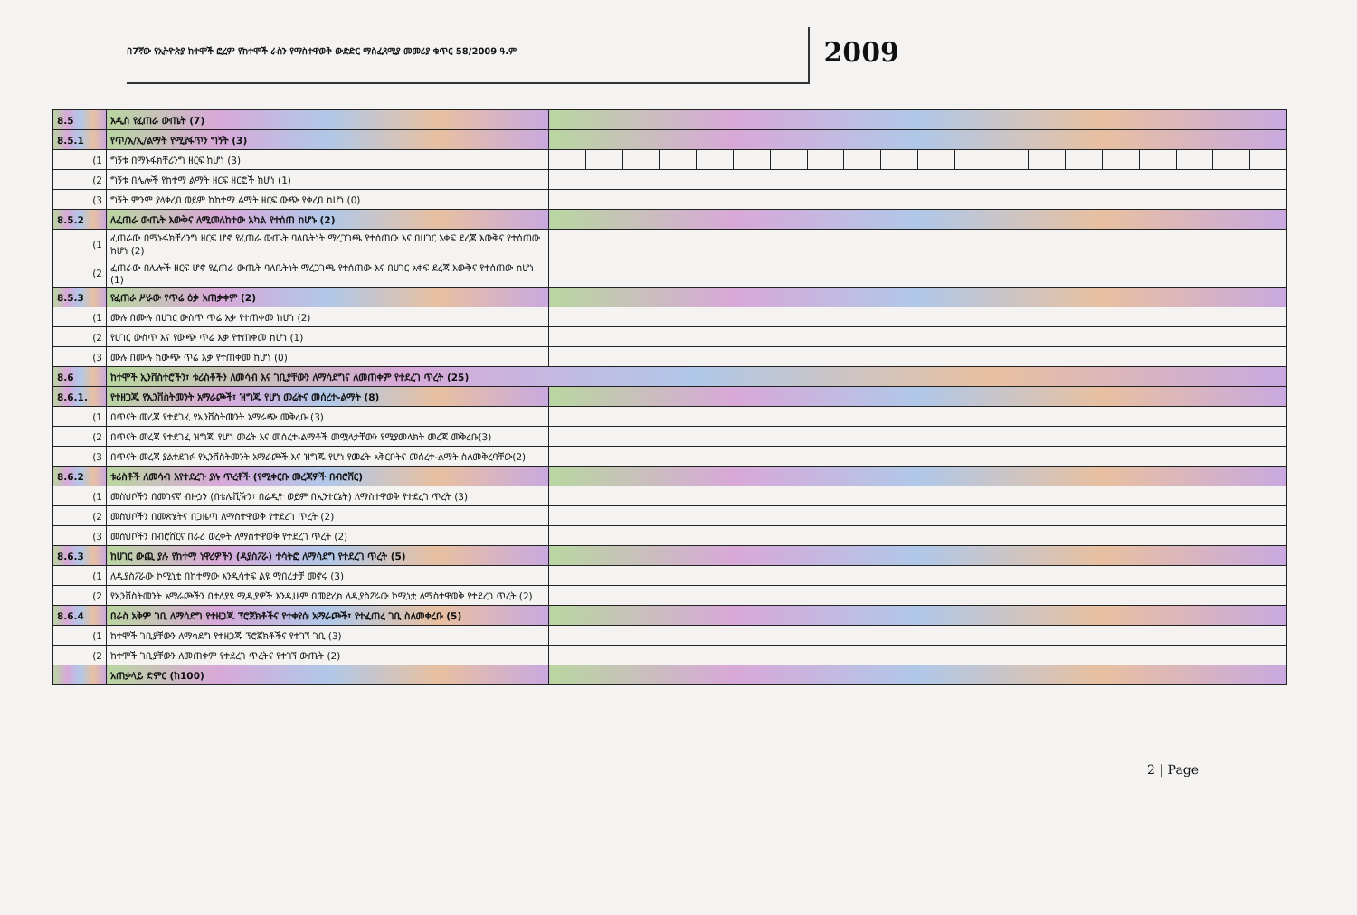በ7ኛው የኢትዮጵያ ከተሞች ፎረም የከተሞች ራስን የማስተዋወቅ ውድድር ማስፈጸሚያ መመሪያ ቁጥር 58/2009 ዓ.ም
2009
| 8.5 | አዲስ የፈጠራ ውጤት (7) | | | | | | | | | | | | | | | | | | | | |
| 8.5.1 | የጥ/አ/ኢ/ልማት የሚያፋጥን ግኝት (3) | | | | | | | | | | | | | | | | | | | | |
| (1 | ግኝቱ በማኑፋክቸሪንግ ዘርፍ ከሆነ (3) | | | | | | | | | | | | | | | | | | | | |
| (2 | ግኝቱ በሌሎች የከተማ ልማት ዘርፍ ዘርፎች ከሆነ (1) | | | | | | | | | | | | | | | | | | | | |
| (3 | ግኝት ምንም ያላቀረበ ወይም ከከተማ ልማት ዘርፍ ውጭ የቀረበ ከሆነ (0) | | | | | | | | | | | | | | | | | | | | |
| 8.5.2 | ለፈጠራ ውጤት እውቅና ለሚመለከተው አካል የተሰጠ ከሆኑ (2) | | | | | | | | | | | | | | | | | | | | |
| (1 | ፈጠራው በማኑፋክቸሪንግ ዘርፍ ሆኖ የፈጠራ ውጤት ባለቤትነት ማረጋገጫ የተሰጠው እና በሀገር አቀፍ ደረጃ እውቅና የተሰጠው ከሆነ (2) | | | | | | | | | | | | | | | | | | | | |
| (2 | ፈጠራው በሌሎች ዘርፍ ሆኖ የፈጠራ ውጤት ባለቤትነት ማረጋገጫ የተሰጠው እና በሀገር አቀፍ ደረጃ እውቅና የተሰጠው ከሆነ (1) | | | | | | | | | | | | | | | | | | | | |
| 8.5.3 | የፈጠራ ሥራው የጥሬ ዕቃ አጠቃቀም (2) | | | | | | | | | | | | | | | | | | | | |
| (1 | ሙሉ በሙሉ በሀገር ውስጥ ጥሬ እቃ የተጠቀመ ከሆነ (2) | | | | | | | | | | | | | | | | | | | | |
| (2 | የሀገር ውስጥ እና የውጭ ጥሬ እቃ የተጠቀመ ከሆነ (1) | | | | | | | | | | | | | | | | | | | | |
| (3 | ሙሉ በሙሉ ከውጭ ጥሬ እቃ የተጠቀመ ከሆነ (0) | | | | | | | | | | | | | | | | | | | | |
| 8.6 | ከተሞች ኢንቨስተሮችን፣ ቱሪስቶችን ለመሳብ እና ገቢያቸውን ለማሳደግና ለመጠቀም የተደረገ ጥረት (25) | | | | | | | | | | | | | | | | | | | | |
| 8.6.1. | የተዘጋጁ የኢንቨስትመንት አማራጮች፣ ዝግጁ የሆነ መሬትና መሰረተ-ልማት (8) | | | | | | | | | | | | | | | | | | | | |
| (1 | በጥናት መረጃ የተደገፈ የኢንቨስትመንት አማራጭ መቅረቡ (3) | | | | | | | | | | | | | | | | | | | | |
| (2 | በጥናት መረጃ የተደገፈ ዝግጁ የሆነ መሬት እና መሰረተ-ልማቶች መሟላታቸውን የሚያመላክት መረጃ መቅረቡ(3) | | | | | | | | | | | | | | | | | | | | |
| (3 | በጥናት መረጃ ያልተደገፉ የኢንቨስትመንት አማራጮች እና ዝግጁ የሆነ የመሬት አቅርቦትና መሰረተ-ልማት ስለመቅረባቸው(2) | | | | | | | | | | | | | | | | | | | | |
| 8.6.2 | ቱሪስቶች ለመሳብ እየተደረጉ ያሉ ጥረቶች (የሚቀርቡ መረጃዎች በብሮሸር) | | | | | | | | | | | | | | | | | | | | |
| (1 | መስህቦችን በመገናኛ ብዙኃን (በቴሌቪዥን፣ በሬዲዮ ወይም በኢንተርኔት) ለማስተዋወቅ የተደረገ ጥረት (3) | | | | | | | | | | | | | | | | | | | | |
| (2 | መስህቦችን በመጽሄትና በጋዜጣ ለማስተዋወቅ የተደረገ ጥረት (2) | | | | | | | | | | | | | | | | | | | | |
| (3 | መስህቦችን በብሮሸርና በራሪ ወረቀት ለማስተዋወቅ የተደረገ ጥረት (2) | | | | | | | | | | | | | | | | | | | | |
| 8.6.3 | ከሀገር ውጪ ያሉ የከተማ ነዋሪዎችን (ዳያስፖራ) ተሳትፎ ለማሳደግ የተደረገ ጥረት (5) | | | | | | | | | | | | | | | | | | | | |
| (1 | ለዲያስፖራው ኮሚኒቲ በከተማው እንዲሳተፍ ልዩ ማበረታቻ መኖሩ (3) | | | | | | | | | | | | | | | | | | | | |
| (2 | የኢንቨስትመንት አማራጮችን በተለያዩ ሚዲያዎች እንዲሁም በመድረክ ለዲያስፖራው ኮሚኒቲ ለማስተዋወቅ የተደረገ ጥረት (2) | | | | | | | | | | | | | | | | | | | | |
| 8.6.4 | በራስ አቅም ገቢ ለማሳደግ የተዘጋጁ ፕሮጀክቶችና የተቀየሱ አማራጮች፣ የተፈጠረ ገቢ ስለመቀረቡ (5) | | | | | | | | | | | | | | | | | | | | |
| (1 | ከተሞች ገቢያቸውን ለማሳደግ የተዘጋጁ ፕሮጀክቶችና የተገኘ ገቢ (3) | | | | | | | | | | | | | | | | | | | | |
| (2 | ከተሞች ገቢያቸውን ለመጠቀም የተደረገ ጥረትና የተገኘ ውጤት (2) | | | | | | | | | | | | | | | | | | | | |
| | አጠቃላይ ድምር (ከ100) | | | | | | | | | | | | | | | | | | | | |
2 | Page